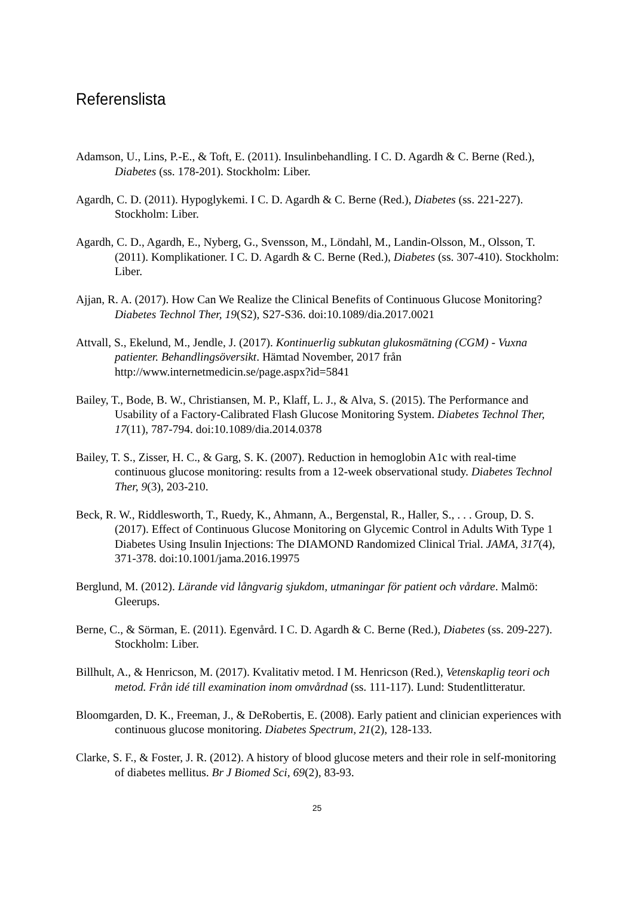Referenslista
Adamson, U., Lins, P.-E., & Toft, E. (2011). Insulinbehandling. I C. D. Agardh & C. Berne (Red.), Diabetes (ss. 178-201). Stockholm: Liber.
Agardh, C. D. (2011). Hypoglykemi. I C. D. Agardh & C. Berne (Red.), Diabetes (ss. 221-227). Stockholm: Liber.
Agardh, C. D., Agardh, E., Nyberg, G., Svensson, M., Löndahl, M., Landin-Olsson, M., Olsson, T. (2011). Komplikationer. I C. D. Agardh & C. Berne (Red.), Diabetes (ss. 307-410). Stockholm: Liber.
Ajjan, R. A. (2017). How Can We Realize the Clinical Benefits of Continuous Glucose Monitoring? Diabetes Technol Ther, 19(S2), S27-S36. doi:10.1089/dia.2017.0021
Attvall, S., Ekelund, M., Jendle, J. (2017). Kontinuerlig subkutan glukosmätning (CGM) - Vuxna patienter. Behandlingsöversikt. Hämtad November, 2017 från http://www.internetmedicin.se/page.aspx?id=5841
Bailey, T., Bode, B. W., Christiansen, M. P., Klaff, L. J., & Alva, S. (2015). The Performance and Usability of a Factory-Calibrated Flash Glucose Monitoring System. Diabetes Technol Ther, 17(11), 787-794. doi:10.1089/dia.2014.0378
Bailey, T. S., Zisser, H. C., & Garg, S. K. (2007). Reduction in hemoglobin A1c with real-time continuous glucose monitoring: results from a 12-week observational study. Diabetes Technol Ther, 9(3), 203-210.
Beck, R. W., Riddlesworth, T., Ruedy, K., Ahmann, A., Bergenstal, R., Haller, S., . . . Group, D. S. (2017). Effect of Continuous Glucose Monitoring on Glycemic Control in Adults With Type 1 Diabetes Using Insulin Injections: The DIAMOND Randomized Clinical Trial. JAMA, 317(4), 371-378. doi:10.1001/jama.2016.19975
Berglund, M. (2012). Lärande vid långvarig sjukdom, utmaningar för patient och vårdare. Malmö: Gleerups.
Berne, C., & Sörman, E. (2011). Egenvård. I C. D. Agardh & C. Berne (Red.), Diabetes (ss. 209-227). Stockholm: Liber.
Billhult, A., & Henricson, M. (2017). Kvalitativ metod. I M. Henricson (Red.), Vetenskaplig teori och metod. Från idé till examination inom omvårdnad (ss. 111-117). Lund: Studentlitteratur.
Bloomgarden, D. K., Freeman, J., & DeRobertis, E. (2008). Early patient and clinician experiences with continuous glucose monitoring. Diabetes Spectrum, 21(2), 128-133.
Clarke, S. F., & Foster, J. R. (2012). A history of blood glucose meters and their role in self-monitoring of diabetes mellitus. Br J Biomed Sci, 69(2), 83-93.
25